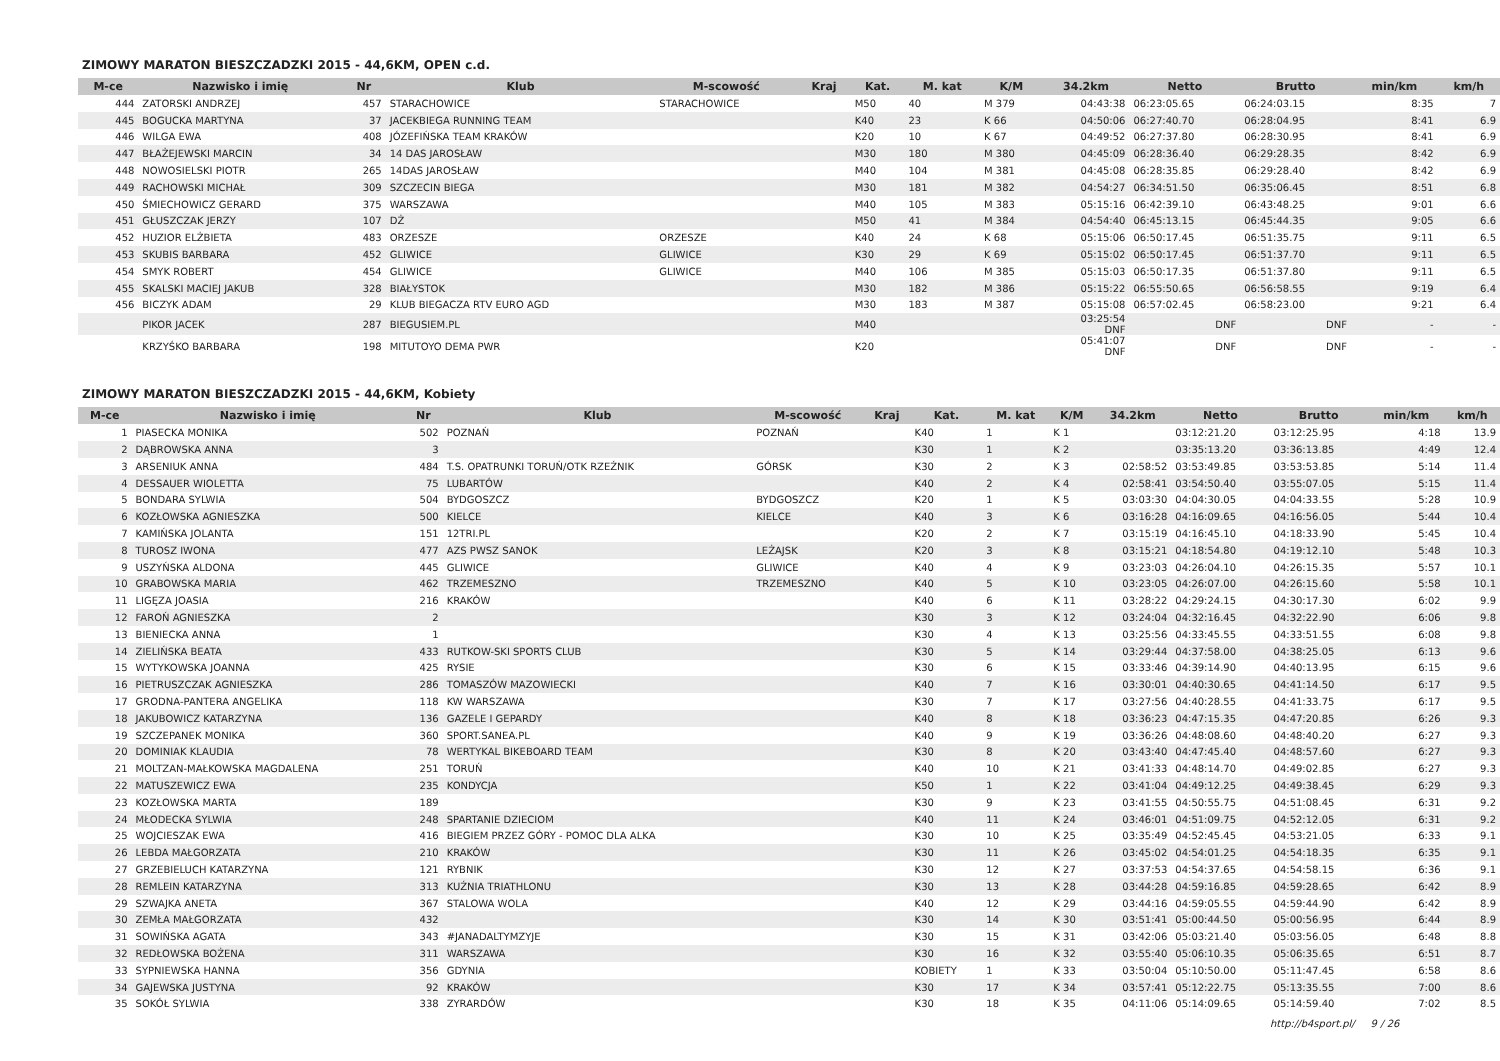ZIMOWY MARATON BIESZCZADZKI 2015 - 44,6KM, OPEN c.d.
| M-ce | Nazwisko i imię | Nr | Klub | M-scowość | Kraj | Kat. | M. kat | K/M | 34.2km | Netto | Brutto | min/km | km/h |
| --- | --- | --- | --- | --- | --- | --- | --- | --- | --- | --- | --- | --- | --- |
| 444 | ZATORSKI ANDRZEJ | 457 | STARACHOWICE | STARACHOWICE | | M50 | 40 | M 379 | 04:43:38 | 06:23:05.65 | 06:24:03.15 | 8:35 | 7 |
| 445 | BOGUCKA MARTYNA | 37 | JACEKBIEGA RUNNING TEAM | | | K40 | 23 | K 66 | 04:50:06 | 06:27:40.70 | 06:28:04.95 | 8:41 | 6.9 |
| 446 | WILGA EWA | 408 | JÓZEFIŃSKA TEAM KRAKÓW | | | K20 | 10 | K 67 | 04:49:52 | 06:27:37.80 | 06:28:30.95 | 8:41 | 6.9 |
| 447 | BŁAŻEJEWSKI MARCIN | 34 | 14 DAS JAROSŁAW | | | M30 | 180 | M 380 | 04:45:09 | 06:28:36.40 | 06:29:28.35 | 8:42 | 6.9 |
| 448 | NOWOSIELSKI PIOTR | 265 | 14DAS JAROSŁAW | | | M40 | 104 | M 381 | 04:45:08 | 06:28:35.85 | 06:29:28.40 | 8:42 | 6.9 |
| 449 | RACHOWSKI MICHAŁ | 309 | SZCZECIN BIEGA | | | M30 | 181 | M 382 | 04:54:27 | 06:34:51.50 | 06:35:06.45 | 8:51 | 6.8 |
| 450 | ŚMIECHOWICZ GERARD | 375 | WARSZAWA | | | M40 | 105 | M 383 | 05:15:16 | 06:42:39.10 | 06:43:48.25 | 9:01 | 6.6 |
| 451 | GŁUSZCZAK JERZY | 107 | DŻ | | | M50 | 41 | M 384 | 04:54:40 | 06:45:13.15 | 06:45:44.35 | 9:05 | 6.6 |
| 452 | HUZIOR ELŻBIETA | 483 | ORZESZE | ORZESZE | | K40 | 24 | K 68 | 05:15:06 | 06:50:17.45 | 06:51:35.75 | 9:11 | 6.5 |
| 453 | SKUBIS BARBARA | 452 | GLIWICE | GLIWICE | | K30 | 29 | K 69 | 05:15:02 | 06:50:17.45 | 06:51:37.70 | 9:11 | 6.5 |
| 454 | SMYK ROBERT | 454 | GLIWICE | GLIWICE | | M40 | 106 | M 385 | 05:15:03 | 06:50:17.35 | 06:51:37.80 | 9:11 | 6.5 |
| 455 | SKALSKI MACIEJ JAKUB | 328 | BIAŁYSTOK | | | M30 | 182 | M 386 | 05:15:22 | 06:55:50.65 | 06:56:58.55 | 9:19 | 6.4 |
| 456 | BICZYK ADAM | 29 | KLUB BIEGACZA RTV EURO AGD | | | M30 | 183 | M 387 | 05:15:08 | 06:57:02.45 | 06:58:23.00 | 9:21 | 6.4 |
| | PIKOR JACEK | 287 | BIEGUSIEM.PL | | | M40 | | | 03:25:54 DNF | DNF | DNF | - | - |
| | KRZYŚKO BARBARA | 198 | MITUTOYO DEMA PWR | | | K20 | | | 05:41:07 DNF | DNF | DNF | - | - |
ZIMOWY MARATON BIESZCZADZKI 2015 - 44,6KM, Kobiety
| M-ce | Nazwisko i imię | Nr | Klub | M-scowość | Kraj | Kat. | M. kat | K/M | 34.2km | Netto | Brutto | min/km | km/h |
| --- | --- | --- | --- | --- | --- | --- | --- | --- | --- | --- | --- | --- | --- |
| 1 | PIASECKA MONIKA | 502 | POZNAŃ | POZNAŃ | | K40 | 1 | K 1 | | 03:12:21.20 | 03:12:25.95 | 4:18 | 13.9 |
| 2 | DĄBROWSKA ANNA | 3 | | | | K30 | 1 | K 2 | | 03:35:13.20 | 03:36:13.85 | 4:49 | 12.4 |
| 3 | ARSENIUK ANNA | 484 | T.S. OPATRUNKI TORUŃ/OTK RZEŹNIK | GÓRSK | | K30 | 2 | K 3 | 02:58:52 | 03:53:49.85 | 03:53:53.85 | 5:14 | 11.4 |
| 4 | DESSAUER WIOLETTA | 75 | LUBARTÓW | | | K40 | 2 | K 4 | 02:58:41 | 03:54:50.40 | 03:55:07.05 | 5:15 | 11.4 |
| 5 | BONDARA SYLWIA | 504 | BYDGOSZCZ | BYDGOSZCZ | | K20 | 1 | K 5 | 03:03:30 | 04:04:30.05 | 04:04:33.55 | 5:28 | 10.9 |
| 6 | KOZŁOWSKA AGNIESZKA | 500 | KIELCE | KIELCE | | K40 | 3 | K 6 | 03:16:28 | 04:16:09.65 | 04:16:56.05 | 5:44 | 10.4 |
| 7 | KAMIŃSKA JOLANTA | 151 | 12TRI.PL | | | K20 | 2 | K 7 | 03:15:19 | 04:16:45.10 | 04:18:33.90 | 5:45 | 10.4 |
| 8 | TUROSZ IWONA | 477 | AZS PWSZ SANOK | LEŻAJSK | | K20 | 3 | K 8 | 03:15:21 | 04:18:54.80 | 04:19:12.10 | 5:48 | 10.3 |
| 9 | USZYŃSKA ALDONA | 445 | GLIWICE | GLIWICE | | K40 | 4 | K 9 | 03:23:03 | 04:26:04.10 | 04:26:15.35 | 5:57 | 10.1 |
| 10 | GRABOWSKA MARIA | 462 | TRZEMESZNO | TRZEMESZNO | | K40 | 5 | K 10 | 03:23:05 | 04:26:07.00 | 04:26:15.60 | 5:58 | 10.1 |
| 11 | LIGĘZA JOASIA | 216 | KRAKÓW | | | K40 | 6 | K 11 | 03:28:22 | 04:29:24.15 | 04:30:17.30 | 6:02 | 9.9 |
| 12 | FAROŃ AGNIESZKA | 2 | | | | K30 | 3 | K 12 | 03:24:04 | 04:32:16.45 | 04:32:22.90 | 6:06 | 9.8 |
| 13 | BIENIECKA ANNA | 1 | | | | K30 | 4 | K 13 | 03:25:56 | 04:33:45.55 | 04:33:51.55 | 6:08 | 9.8 |
| 14 | ZIELIŃSKA BEATA | 433 | RUTKOW-SKI SPORTS CLUB | | | K30 | 5 | K 14 | 03:29:44 | 04:37:58.00 | 04:38:25.05 | 6:13 | 9.6 |
| 15 | WYTYKOWSKA JOANNA | 425 | RYSIE | | | K30 | 6 | K 15 | 03:33:46 | 04:39:14.90 | 04:40:13.95 | 6:15 | 9.6 |
| 16 | PIETRUSZCZAK AGNIESZKA | 286 | TOMASZÓW MAZOWIECKI | | | K40 | 7 | K 16 | 03:30:01 | 04:40:30.65 | 04:41:14.50 | 6:17 | 9.5 |
| 17 | GRODNA-PANTERA ANGELIKA | 118 | KW WARSZAWA | | | K30 | 7 | K 17 | 03:27:56 | 04:40:28.55 | 04:41:33.75 | 6:17 | 9.5 |
| 18 | JAKUBOWICZ KATARZYNA | 136 | GAZELE I GEPARDY | | | K40 | 8 | K 18 | 03:36:23 | 04:47:15.35 | 04:47:20.85 | 6:26 | 9.3 |
| 19 | SZCZEPANEK MONIKA | 360 | SPORT.SANEA.PL | | | K40 | 9 | K 19 | 03:36:26 | 04:48:08.60 | 04:48:40.20 | 6:27 | 9.3 |
| 20 | DOMINIAK KLAUDIA | 78 | WERTYKAL BIKEBOARD TEAM | | | K30 | 8 | K 20 | 03:43:40 | 04:47:45.40 | 04:48:57.60 | 6:27 | 9.3 |
| 21 | MOLTZAN-MAŁKOWSKA MAGDALENA | 251 | TORUŃ | | | K40 | 10 | K 21 | 03:41:33 | 04:48:14.70 | 04:49:02.85 | 6:27 | 9.3 |
| 22 | MATUSZEWICZ EWA | 235 | KONDYCJA | | | K50 | 1 | K 22 | 03:41:04 | 04:49:12.25 | 04:49:38.45 | 6:29 | 9.3 |
| 23 | KOZŁOWSKA MARTA | 189 | | | | K30 | 9 | K 23 | 03:41:55 | 04:50:55.75 | 04:51:08.45 | 6:31 | 9.2 |
| 24 | MŁODECKA SYLWIA | 248 | SPARTANIE DZIECIOM | | | K40 | 11 | K 24 | 03:46:01 | 04:51:09.75 | 04:52:12.05 | 6:31 | 9.2 |
| 25 | WOJCIESZAK EWA | 416 | BIEGIEM PRZEZ GÓRY - POMOC DLA ALKA | | | K30 | 10 | K 25 | 03:35:49 | 04:52:45.45 | 04:53:21.05 | 6:33 | 9.1 |
| 26 | LEBDA MAŁGORZATA | 210 | KRAKÓW | | | K30 | 11 | K 26 | 03:45:02 | 04:54:01.25 | 04:54:18.35 | 6:35 | 9.1 |
| 27 | GRZEBIELUCH KATARZYNA | 121 | RYBNIK | | | K30 | 12 | K 27 | 03:37:53 | 04:54:37.65 | 04:54:58.15 | 6:36 | 9.1 |
| 28 | REMLEIN KATARZYNA | 313 | KUŹNIA TRIATHLONU | | | K30 | 13 | K 28 | 03:44:28 | 04:59:16.85 | 04:59:28.65 | 6:42 | 8.9 |
| 29 | SZWAJKA ANETA | 367 | STALOWA WOLA | | | K40 | 12 | K 29 | 03:44:16 | 04:59:05.55 | 04:59:44.90 | 6:42 | 8.9 |
| 30 | ZEMŁA MAŁGORZATA | 432 | | | | K30 | 14 | K 30 | 03:51:41 | 05:00:44.50 | 05:00:56.95 | 6:44 | 8.9 |
| 31 | SOWIŃSKA AGATA | 343 | #JANADALTYMZYJE | | | K30 | 15 | K 31 | 03:42:06 | 05:03:21.40 | 05:03:56.05 | 6:48 | 8.8 |
| 32 | REDŁOWSKA BOŻENA | 311 | WARSZAWA | | | K30 | 16 | K 32 | 03:55:40 | 05:06:10.35 | 05:06:35.65 | 6:51 | 8.7 |
| 33 | SYPNIEWSKA HANNA | 356 | GDYNIA | | | KOBIETY | 1 | K 33 | 03:50:04 | 05:10:50.00 | 05:11:47.45 | 6:58 | 8.6 |
| 34 | GAJEWSKA JUSTYNA | 92 | KRAKÓW | | | K30 | 17 | K 34 | 03:57:41 | 05:12:22.75 | 05:13:35.55 | 7:00 | 8.6 |
| 35 | SOKÓŁ SYLWIA | 338 | ZYRARDÓW | | | K30 | 18 | K 35 | 04:11:06 | 05:14:09.65 | 05:14:59.40 | 7:02 | 8.5 |
http://b4sport.pl/ 9 / 26